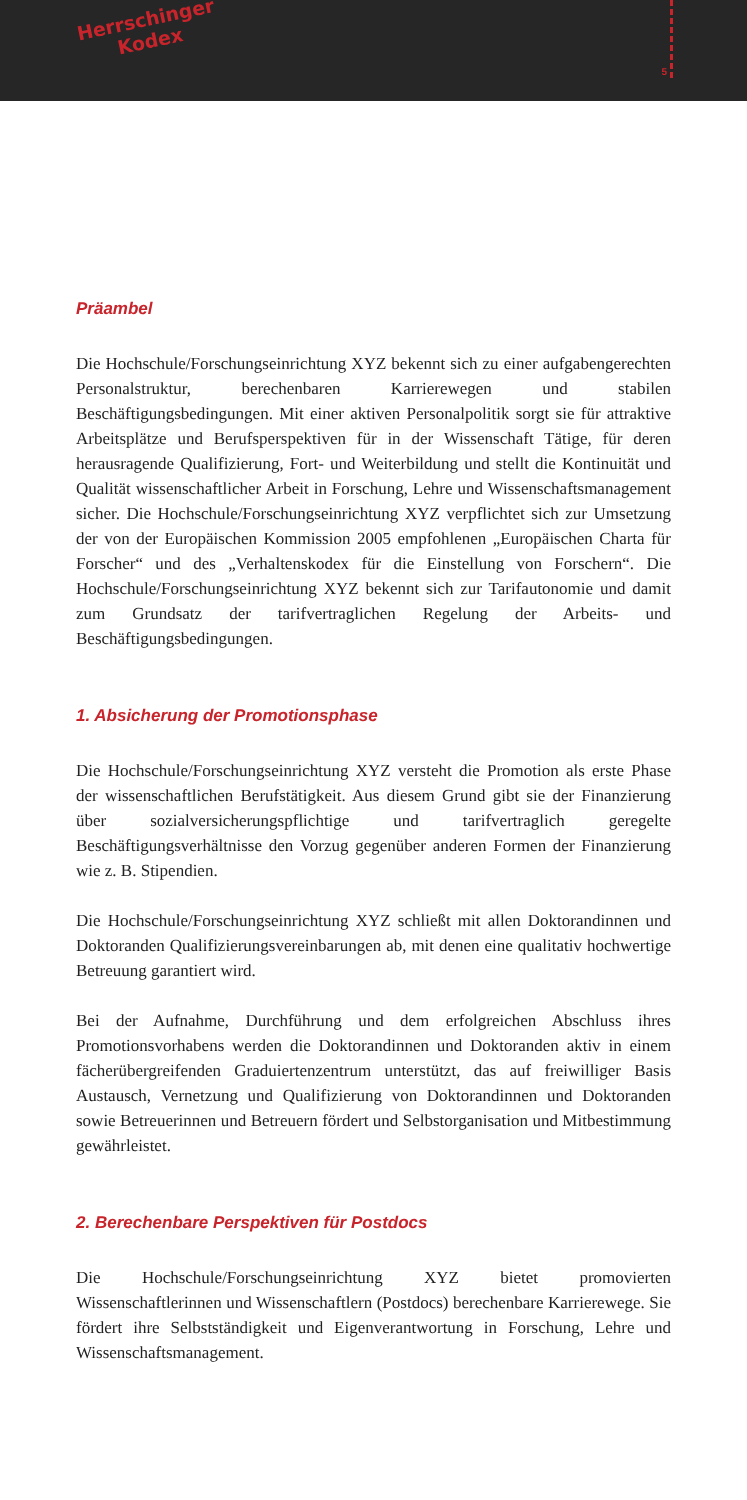Herrschinger
Kodex
5
Präambel
Die Hochschule/Forschungseinrichtung XYZ bekennt sich zu einer aufgabengerechten Personalstruktur, berechenbaren Karrierewegen und stabilen Beschäftigungsbedingungen. Mit einer aktiven Personalpolitik sorgt sie für attraktive Arbeitsplätze und Berufsperspektiven für in der Wissenschaft Tätige, für deren herausragende Qualifizierung, Fort- und Weiterbildung und stellt die Kontinuität und Qualität wissenschaftlicher Arbeit in Forschung, Lehre und Wissenschaftsmanagement sicher. Die Hochschule/Forschungseinrichtung XYZ verpflichtet sich zur Umsetzung der von der Europäischen Kommission 2005 empfohlenen „Europäischen Charta für Forscher“ und des „Verhaltenskodex für die Einstellung von Forschern“. Die Hochschule/Forschungseinrichtung XYZ bekennt sich zur Tarifautonomie und damit zum Grundsatz der tarifvertraglichen Regelung der Arbeits- und Beschäftigungsbedingungen.
1. Absicherung der Promotionsphase
Die Hochschule/Forschungseinrichtung XYZ versteht die Promotion als erste Phase der wissenschaftlichen Berufstätigkeit. Aus diesem Grund gibt sie der Finanzierung über sozialversicherungspflichtige und tarifvertraglich geregelte Beschäftigungsverhältnisse den Vorzug gegenüber anderen Formen der Finanzierung wie z. B. Stipendien.
Die Hochschule/Forschungseinrichtung XYZ schließt mit allen Doktorandinnen und Doktoranden Qualifizierungsvereinbarungen ab, mit denen eine qualitativ hochwertige Betreuung garantiert wird.
Bei der Aufnahme, Durchführung und dem erfolgreichen Abschluss ihres Promotionsvorhabens werden die Doktorandinnen und Doktoranden aktiv in einem fächerübergreifenden Graduiertenzentrum unterstützt, das auf freiwilliger Basis Austausch, Vernetzung und Qualifizierung von Doktorandinnen und Doktoranden sowie Betreuerinnen und Betreuern fördert und Selbstorganisation und Mitbestimmung gewährleistet.
2. Berechenbare Perspektiven für Postdocs
Die Hochschule/Forschungseinrichtung XYZ bietet promovierten Wissenschaftlerinnen und Wissenschaftlern (Postdocs) berechenbare Karrierewege. Sie fördert ihre Selbstständigkeit und Eigenverantwortung in Forschung, Lehre und Wissenschaftsmanagement.